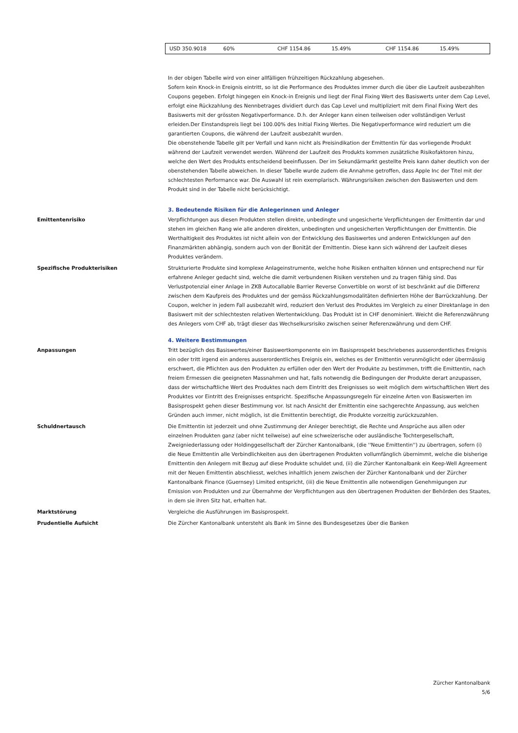| USD 350.9018 | 60% | CHF 1154.86 | 15.49% | CHF 1154.86 | 15.49% |
In der obigen Tabelle wird von einer allfälligen frühzeitigen Rückzahlung abgesehen.
Sofern kein Knock-in Ereignis eintritt, so ist die Performance des Produktes immer durch die über die Laufzeit ausbezahlten Coupons gegeben. Erfolgt hingegen ein Knock-in Ereignis und liegt der Final Fixing Wert des Basiswerts unter dem Cap Level, erfolgt eine Rückzahlung des Nennbetrages dividiert durch das Cap Level und multipliziert mit dem Final Fixing Wert des Basiswerts mit der grössten Negativperformance. D.h. der Anleger kann einen teilweisen oder vollständigen Verlust erleiden.Der Einstandspreis liegt bei 100.00% des Initial Fixing Wertes. Die Negativperformance wird reduziert um die garantierten Coupons, die während der Laufzeit ausbezahlt wurden.
Die obenstehende Tabelle gilt per Verfall und kann nicht als Preisindikation der Emittentin für das vorliegende Produkt während der Laufzeit verwendet werden. Während der Laufzeit des Produkts kommen zusätzliche Risikofaktoren hinzu, welche den Wert des Produkts entscheidend beeinflussen. Der im Sekundärmarkt gestellte Preis kann daher deutlich von der obenstehenden Tabelle abweichen. In dieser Tabelle wurde zudem die Annahme getroffen, dass Apple Inc der Titel mit der schlechtesten Performance war. Die Auswahl ist rein exemplarisch. Währungsrisiken zwischen den Basiswerten und dem Produkt sind in der Tabelle nicht berücksichtigt.
3. Bedeutende Risiken für die Anlegerinnen und Anleger
Emittentenrisiko Verpflichtungen aus diesen Produkten stellen direkte, unbedingte und ungesicherte Verpflichtungen der Emittentin dar und stehen im gleichen Rang wie alle anderen direkten, unbedingten und ungesicherten Verpflichtungen der Emittentin. Die Werthaltigkeit des Produktes ist nicht allein von der Entwicklung des Basiswertes und anderen Entwicklungen auf den Finanzmärkten abhängig, sondern auch von der Bonität der Emittentin. Diese kann sich während der Laufzeit dieses Produktes verändern.
Spezifische Produkterisiken Strukturierte Produkte sind komplexe Anlageinstrumente, welche hohe Risiken enthalten können und entsprechend nur für erfahrene Anleger gedacht sind, welche die damit verbundenen Risiken verstehen und zu tragen fähig sind. Das Verlustpotenzial einer Anlage in ZKB Autocallable Barrier Reverse Convertible on worst of ist beschränkt auf die Differenz zwischen dem Kaufpreis des Produktes und der gemäss Rückzahlungsmodalitäten definierten Höhe der Barrückzahlung. Der Coupon, welcher in jedem Fall ausbezahlt wird, reduziert den Verlust des Produktes im Vergleich zu einer Direktanlage in den Basiswert mit der schlechtesten relativen Wertentwicklung. Das Produkt ist in CHF denominiert. Weicht die Referenzwährung des Anlegers vom CHF ab, trägt dieser das Wechselkursrisiko zwischen seiner Referenzwährung und dem CHF.
4. Weitere Bestimmungen
Anpassungen Tritt bezüglich des Basiswertes/einer Basiswertkomponente ein im Basisprospekt beschriebenes ausserordentliches Ereignis ein oder tritt irgend ein anderes ausserordentliches Ereignis ein, welches es der Emittentin verunmöglicht oder übermässig erschwert, die Pflichten aus den Produkten zu erfüllen oder den Wert der Produkte zu bestimmen, trifft die Emittentin, nach freiem Ermessen die geeigneten Massnahmen und hat, falls notwendig die Bedingungen der Produkte derart anzupassen, dass der wirtschaftliche Wert des Produktes nach dem Eintritt des Ereignisses so weit möglich dem wirtschaftlichen Wert des Produktes vor Eintritt des Ereignisses entspricht. Spezifische Anpassungsregeln für einzelne Arten von Basiswerten im Basisprospekt gehen dieser Bestimmung vor. Ist nach Ansicht der Emittentin eine sachgerechte Anpassung, aus welchen Gründen auch immer, nicht möglich, ist die Emittentin berechtigt, die Produkte vorzeitig zurückzuzahlen.
Schuldnertausch Die Emittentin ist jederzeit und ohne Zustimmung der Anleger berechtigt, die Rechte und Ansprüche aus allen oder einzelnen Produkten ganz (aber nicht teilweise) auf eine schweizerische oder ausländische Tochtergesellschaft, Zweigniederlassung oder Holdinggesellschaft der Zürcher Kantonalbank, (die ''Neue Emittentin'') zu übertragen, sofern (i) die Neue Emittentin alle Verbindlichkeiten aus den übertragenen Produkten vollumfänglich übernimmt, welche die bisherige Emittentin den Anlegern mit Bezug auf diese Produkte schuldet und, (ii) die Zürcher Kantonalbank ein Keep-Well Agreement mit der Neuen Emittentin abschliesst, welches inhaltlich jenem zwischen der Zürcher Kantonalbank und der Zürcher Kantonalbank Finance (Guernsey) Limited entspricht, (iii) die Neue Emittentin alle notwendigen Genehmigungen zur Emission von Produkten und zur Übernahme der Verpflichtungen aus den übertragenen Produkten der Behörden des Staates, in dem sie ihren Sitz hat, erhalten hat.
Marktstörung Vergleiche die Ausführungen im Basisprospekt.
Prudentielle Aufsicht Die Zürcher Kantonalbank untersteht als Bank im Sinne des Bundesgesetzes über die Banken
Zürcher Kantonalbank
5/6